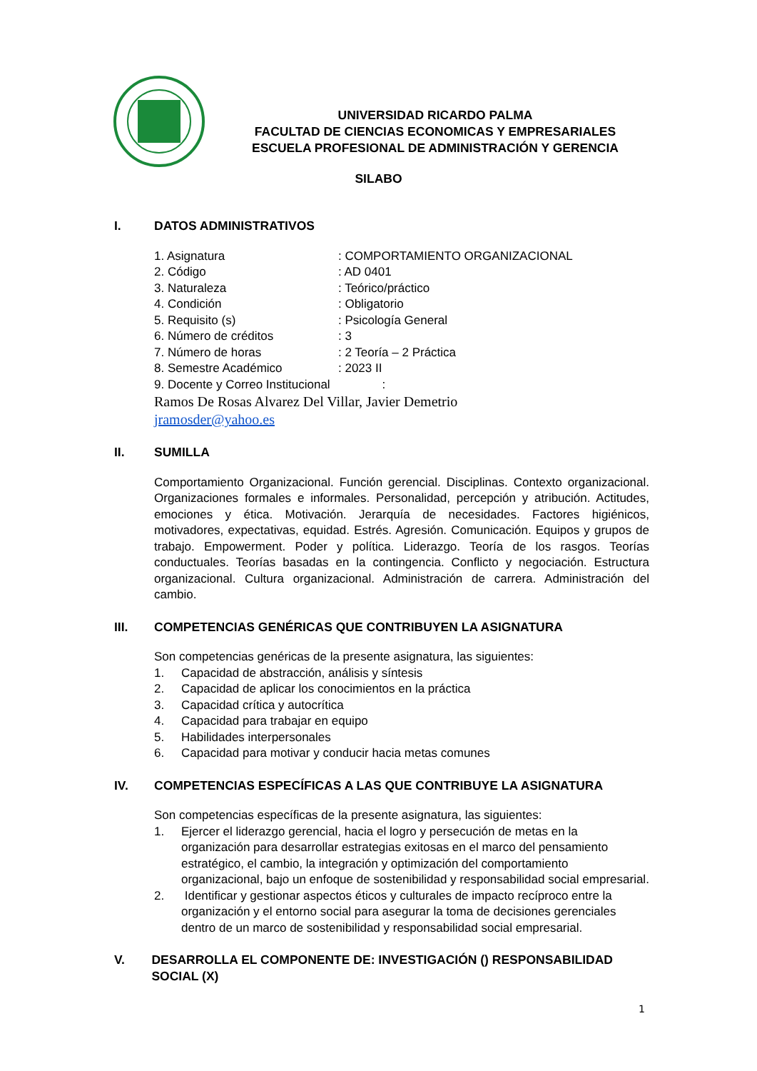UNIVERSIDAD RICARDO PALMA
FACULTAD DE CIENCIAS ECONOMICAS Y EMPRESARIALES
ESCUELA PROFESIONAL DE ADMINISTRACIÓN Y GERENCIA
SILABO
I. DATOS ADMINISTRATIVOS
1. Asignatura : COMPORTAMIENTO ORGANIZACIONAL
2. Código : AD 0401
3. Naturaleza : Teórico/práctico
4. Condición : Obligatorio
5. Requisito (s) : Psicología General
6. Número de créditos : 3
7. Número de horas : 2 Teoría – 2 Práctica
8. Semestre Académico : 2023 II
9. Docente y Correo Institucional
:
Ramos De Rosas Alvarez Del Villar, Javier Demetrio
jramosder@yahoo.es
II. SUMILLA
Comportamiento Organizacional. Función gerencial. Disciplinas. Contexto organizacional. Organizaciones formales e informales. Personalidad, percepción y atribución. Actitudes, emociones y ética. Motivación. Jerarquía de necesidades. Factores higiénicos, motivadores, expectativas, equidad. Estrés. Agresión. Comunicación. Equipos y grupos de trabajo. Empowerment. Poder y política. Liderazgo. Teoría de los rasgos. Teorías conductuales. Teorías basadas en la contingencia. Conflicto y negociación. Estructura organizacional. Cultura organizacional. Administración de carrera. Administración del cambio.
III. COMPETENCIAS GENÉRICAS QUE CONTRIBUYEN LA ASIGNATURA
Son competencias genéricas de la presente asignatura, las siguientes:
1. Capacidad de abstracción, análisis y síntesis
2. Capacidad de aplicar los conocimientos en la práctica
3. Capacidad crítica y autocrítica
4. Capacidad para trabajar en equipo
5. Habilidades interpersonales
6. Capacidad para motivar y conducir hacia metas comunes
IV. COMPETENCIAS ESPECÍFICAS A LAS QUE CONTRIBUYE LA ASIGNATURA
Son competencias específicas de la presente asignatura, las siguientes:
1. Ejercer el liderazgo gerencial, hacia el logro y persecución de metas en la organización para desarrollar estrategias exitosas en el marco del pensamiento estratégico, el cambio, la integración y optimización del comportamiento organizacional, bajo un enfoque de sostenibilidad y responsabilidad social empresarial.
2. Identificar y gestionar aspectos éticos y culturales de impacto recíproco entre la organización y el entorno social para asegurar la toma de decisiones gerenciales dentro de un marco de sostenibilidad y responsabilidad social empresarial.
V. DESARROLLA EL COMPONENTE DE: INVESTIGACIÓN () RESPONSABILIDAD SOCIAL (X)
1